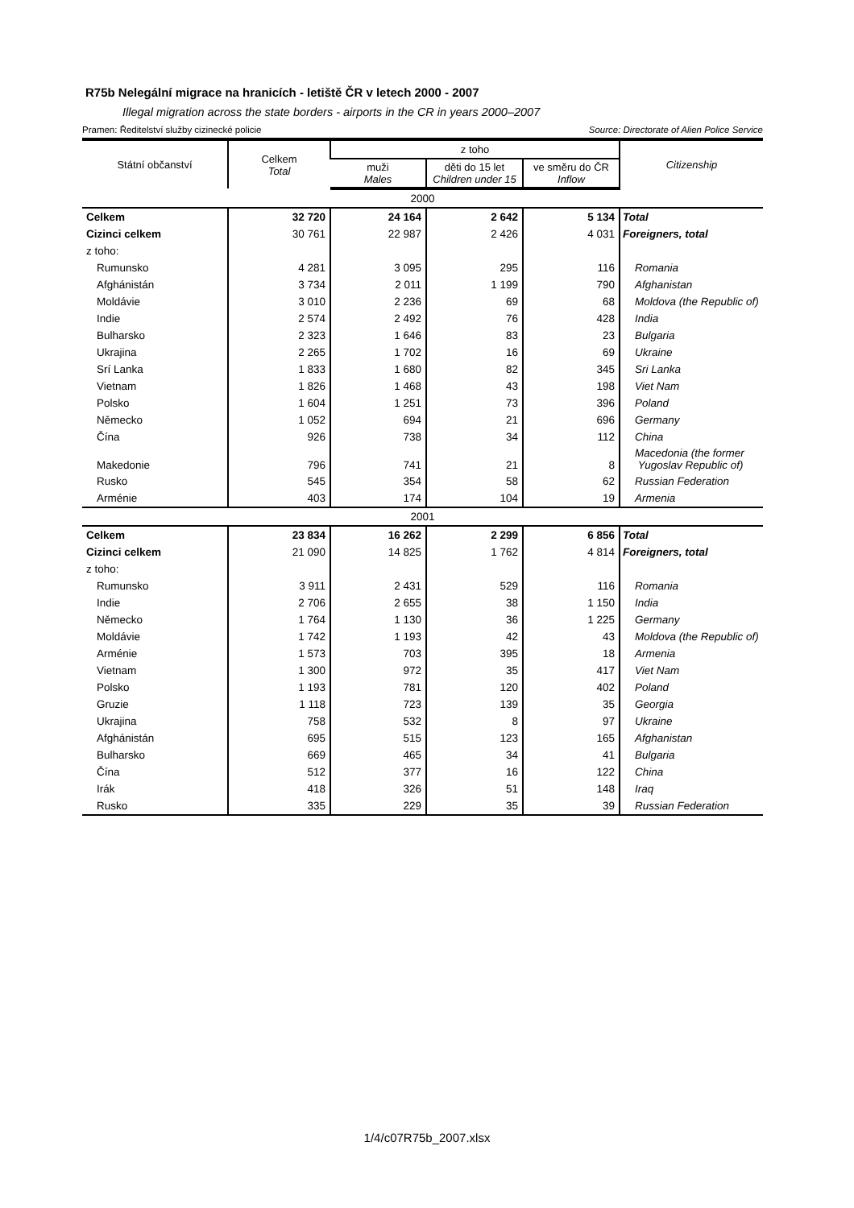R75b Nelegální migrace na hranicích - letiště ČR v letech 2000 - 2007
Illegal migration across the state borders - airports in the CR in years 2000–2007
Pramen: Ředitelství služby cizinecké policie Source: Directorate of Alien Police Service
| Státní občanství | Celkem Total | z toho | | | Citizenship |
| --- | --- | --- | --- | --- | --- |
| | | muži Males | děti do 15 let Children under 15 | ve směru do ČR Inflow | |
| 2000 | | | | | |
| Celkem | 32 720 | 24 164 | 2 642 | 5 134 | Total |
| Cizinci celkem | 30 761 | 22 987 | 2 426 | 4 031 | Foreigners, total |
| z toho: | | | | | |
| Rumunsko | 4 281 | 3 095 | 295 | 116 | Romania |
| Afghánistán | 3 734 | 2 011 | 1 199 | 790 | Afghanistan |
| Moldávie | 3 010 | 2 236 | 69 | 68 | Moldova (the Republic of) |
| Indie | 2 574 | 2 492 | 76 | 428 | India |
| Bulharsko | 2 323 | 1 646 | 83 | 23 | Bulgaria |
| Ukrajina | 2 265 | 1 702 | 16 | 69 | Ukraine |
| Srí Lanka | 1 833 | 1 680 | 82 | 345 | Sri Lanka |
| Vietnam | 1 826 | 1 468 | 43 | 198 | Viet Nam |
| Polsko | 1 604 | 1 251 | 73 | 396 | Poland |
| Německo | 1 052 | 694 | 21 | 696 | Germany |
| Čína | 926 | 738 | 34 | 112 | China |
| Makedonie | 796 | 741 | 21 | 8 | Macedonia (the former Yugoslav Republic of) |
| Rusko | 545 | 354 | 58 | 62 | Russian Federation |
| Arménie | 403 | 174 | 104 | 19 | Armenia |
| 2001 | | | | | |
| Celkem | 23 834 | 16 262 | 2 299 | 6 856 | Total |
| Cizinci celkem | 21 090 | 14 825 | 1 762 | 4 814 | Foreigners, total |
| z toho: | | | | | |
| Rumunsko | 3 911 | 2 431 | 529 | 116 | Romania |
| Indie | 2 706 | 2 655 | 38 | 1 150 | India |
| Německo | 1 764 | 1 130 | 36 | 1 225 | Germany |
| Moldávie | 1 742 | 1 193 | 42 | 43 | Moldova (the Republic of) |
| Arménie | 1 573 | 703 | 395 | 18 | Armenia |
| Vietnam | 1 300 | 972 | 35 | 417 | Viet Nam |
| Polsko | 1 193 | 781 | 120 | 402 | Poland |
| Gruzie | 1 118 | 723 | 139 | 35 | Georgia |
| Ukrajina | 758 | 532 | 8 | 97 | Ukraine |
| Afghánistán | 695 | 515 | 123 | 165 | Afghanistan |
| Bulharsko | 669 | 465 | 34 | 41 | Bulgaria |
| Čína | 512 | 377 | 16 | 122 | China |
| Irák | 418 | 326 | 51 | 148 | Iraq |
| Rusko | 335 | 229 | 35 | 39 | Russian Federation |
1/4/c07R75b_2007.xlsx